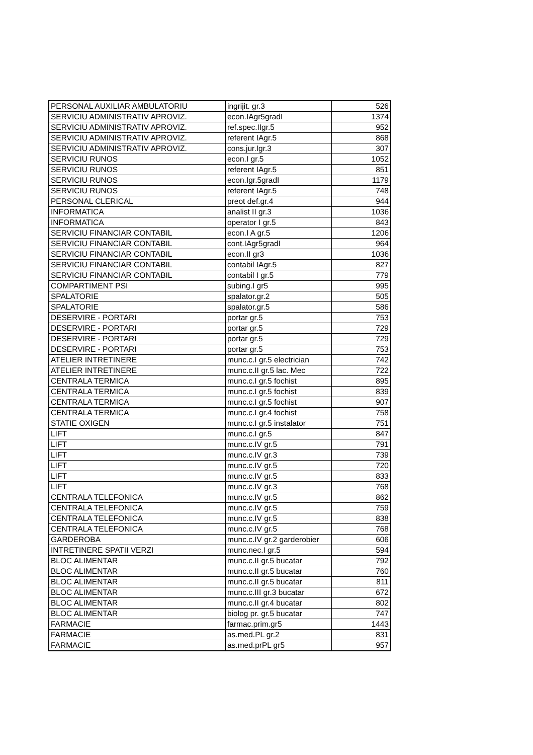| PERSONAL AUXILIAR AMBULATORIU | ingrijit. gr.3 | 526 |
| SERVICIU ADMINISTRATIV APROVIZ. | econ.IAgr5gradI | 1374 |
| SERVICIU ADMINISTRATIV APROVIZ. | ref.spec.IIgr.5 | 952 |
| SERVICIU ADMINISTRATIV APROVIZ. | referent IAgr.5 | 868 |
| SERVICIU ADMINISTRATIV APROVIZ. | cons.jur.Igr.3 | 307 |
| SERVICIU RUNOS | econ.I gr.5 | 1052 |
| SERVICIU RUNOS | referent IAgr.5 | 851 |
| SERVICIU RUNOS | econ.Igr.5gradI | 1179 |
| SERVICIU RUNOS | referent IAgr.5 | 748 |
| PERSONAL CLERICAL | preot def.gr.4 | 944 |
| INFORMATICA | analist II gr.3 | 1036 |
| INFORMATICA | operator I gr.5 | 843 |
| SERVICIU FINANCIAR CONTABIL | econ.I A gr.5 | 1206 |
| SERVICIU FINANCIAR CONTABIL | cont.IAgr5gradI | 964 |
| SERVICIU FINANCIAR CONTABIL | econ.II gr3 | 1036 |
| SERVICIU FINANCIAR CONTABIL | contabil IAgr.5 | 827 |
| SERVICIU FINANCIAR CONTABIL | contabil I gr.5 | 779 |
| COMPARTIMENT PSI | subing.I gr5 | 995 |
| SPALATORIE | spalator.gr.2 | 505 |
| SPALATORIE | spalator.gr.5 | 586 |
| DESERVIRE - PORTARI | portar gr.5 | 753 |
| DESERVIRE - PORTARI | portar gr.5 | 729 |
| DESERVIRE - PORTARI | portar gr.5 | 729 |
| DESERVIRE - PORTARI | portar gr.5 | 753 |
| ATELIER INTRETINERE | munc.c.I gr.5 electrician | 742 |
| ATELIER INTRETINERE | munc.c.II gr.5 lac. Mec | 722 |
| CENTRALA TERMICA | munc.c.I gr.5 fochist | 895 |
| CENTRALA TERMICA | munc.c.I gr.5 fochist | 839 |
| CENTRALA TERMICA | munc.c.I gr.5 fochist | 907 |
| CENTRALA TERMICA | munc.c.I gr.4 fochist | 758 |
| STATIE OXIGEN | munc.c.I gr.5 instalator | 751 |
| LIFT | munc.c.I gr.5 | 847 |
| LIFT | munc.c.IV gr.5 | 791 |
| LIFT | munc.c.IV gr.3 | 739 |
| LIFT | munc.c.IV gr.5 | 720 |
| LIFT | munc.c.IV gr.5 | 833 |
| LIFT | munc.c.IV gr.3 | 768 |
| CENTRALA TELEFONICA | munc.c.IV gr.5 | 862 |
| CENTRALA TELEFONICA | munc.c.IV gr.5 | 759 |
| CENTRALA TELEFONICA | munc.c.IV gr.5 | 838 |
| CENTRALA TELEFONICA | munc.c.IV gr.5 | 768 |
| GARDEROBA | munc.c.IV gr.2 garderobier | 606 |
| INTRETINERE SPATII VERZI | munc.nec.I gr.5 | 594 |
| BLOC ALIMENTAR | munc.c.II gr.5 bucatar | 792 |
| BLOC ALIMENTAR | munc.c.II gr.5 bucatar | 760 |
| BLOC ALIMENTAR | munc.c.II gr.5 bucatar | 811 |
| BLOC ALIMENTAR | munc.c.III gr.3 bucatar | 672 |
| BLOC ALIMENTAR | munc.c.II gr.4 bucatar | 802 |
| BLOC ALIMENTAR | biolog pr. gr.5 bucatar | 747 |
| FARMACIE | farmac.prim.gr5 | 1443 |
| FARMACIE | as.med.PL gr.2 | 831 |
| FARMACIE | as.med.prPL gr5 | 957 |